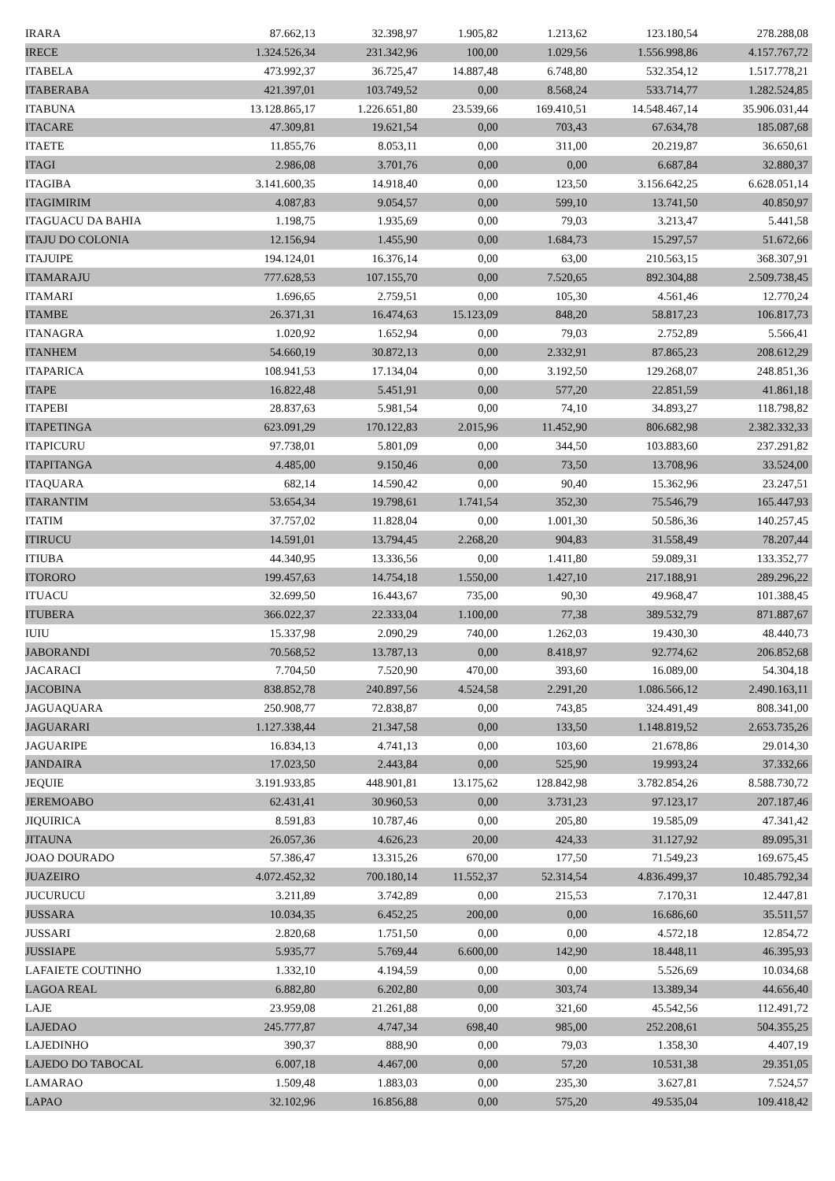| IRARA | 87.662,13 | 32.398,97 | 1.905,82 | 1.213,62 | 123.180,54 | 278.288,08 |
| IRECE | 1.324.526,34 | 231.342,96 | 100,00 | 1.029,56 | 1.556.998,86 | 4.157.767,72 |
| ITABELA | 473.992,37 | 36.725,47 | 14.887,48 | 6.748,80 | 532.354,12 | 1.517.778,21 |
| ITABERABA | 421.397,01 | 103.749,52 | 0,00 | 8.568,24 | 533.714,77 | 1.282.524,85 |
| ITABUNA | 13.128.865,17 | 1.226.651,80 | 23.539,66 | 169.410,51 | 14.548.467,14 | 35.906.031,44 |
| ITACARE | 47.309,81 | 19.621,54 | 0,00 | 703,43 | 67.634,78 | 185.087,68 |
| ITAETE | 11.855,76 | 8.053,11 | 0,00 | 311,00 | 20.219,87 | 36.650,61 |
| ITAGI | 2.986,08 | 3.701,76 | 0,00 | 0,00 | 6.687,84 | 32.880,37 |
| ITAGIBA | 3.141.600,35 | 14.918,40 | 0,00 | 123,50 | 3.156.642,25 | 6.628.051,14 |
| ITAGIMIRIM | 4.087,83 | 9.054,57 | 0,00 | 599,10 | 13.741,50 | 40.850,97 |
| ITAGUACU DA BAHIA | 1.198,75 | 1.935,69 | 0,00 | 79,03 | 3.213,47 | 5.441,58 |
| ITAJU DO COLONIA | 12.156,94 | 1.455,90 | 0,00 | 1.684,73 | 15.297,57 | 51.672,66 |
| ITAJUIPE | 194.124,01 | 16.376,14 | 0,00 | 63,00 | 210.563,15 | 368.307,91 |
| ITAMARAJU | 777.628,53 | 107.155,70 | 0,00 | 7.520,65 | 892.304,88 | 2.509.738,45 |
| ITAMARI | 1.696,65 | 2.759,51 | 0,00 | 105,30 | 4.561,46 | 12.770,24 |
| ITAMBE | 26.371,31 | 16.474,63 | 15.123,09 | 848,20 | 58.817,23 | 106.817,73 |
| ITANAGRA | 1.020,92 | 1.652,94 | 0,00 | 79,03 | 2.752,89 | 5.566,41 |
| ITANHEM | 54.660,19 | 30.872,13 | 0,00 | 2.332,91 | 87.865,23 | 208.612,29 |
| ITAPARICA | 108.941,53 | 17.134,04 | 0,00 | 3.192,50 | 129.268,07 | 248.851,36 |
| ITAPE | 16.822,48 | 5.451,91 | 0,00 | 577,20 | 22.851,59 | 41.861,18 |
| ITAPEBI | 28.837,63 | 5.981,54 | 0,00 | 74,10 | 34.893,27 | 118.798,82 |
| ITAPETINGA | 623.091,29 | 170.122,83 | 2.015,96 | 11.452,90 | 806.682,98 | 2.382.332,33 |
| ITAPICURU | 97.738,01 | 5.801,09 | 0,00 | 344,50 | 103.883,60 | 237.291,82 |
| ITAPITANGA | 4.485,00 | 9.150,46 | 0,00 | 73,50 | 13.708,96 | 33.524,00 |
| ITAQUARA | 682,14 | 14.590,42 | 0,00 | 90,40 | 15.362,96 | 23.247,51 |
| ITARANTIM | 53.654,34 | 19.798,61 | 1.741,54 | 352,30 | 75.546,79 | 165.447,93 |
| ITATIM | 37.757,02 | 11.828,04 | 0,00 | 1.001,30 | 50.586,36 | 140.257,45 |
| ITIRUCU | 14.591,01 | 13.794,45 | 2.268,20 | 904,83 | 31.558,49 | 78.207,44 |
| ITIUBA | 44.340,95 | 13.336,56 | 0,00 | 1.411,80 | 59.089,31 | 133.352,77 |
| ITORORO | 199.457,63 | 14.754,18 | 1.550,00 | 1.427,10 | 217.188,91 | 289.296,22 |
| ITUACU | 32.699,50 | 16.443,67 | 735,00 | 90,30 | 49.968,47 | 101.388,45 |
| ITUBERA | 366.022,37 | 22.333,04 | 1.100,00 | 77,38 | 389.532,79 | 871.887,67 |
| IUIU | 15.337,98 | 2.090,29 | 740,00 | 1.262,03 | 19.430,30 | 48.440,73 |
| JABORANDI | 70.568,52 | 13.787,13 | 0,00 | 8.418,97 | 92.774,62 | 206.852,68 |
| JACARACI | 7.704,50 | 7.520,90 | 470,00 | 393,60 | 16.089,00 | 54.304,18 |
| JACOBINA | 838.852,78 | 240.897,56 | 4.524,58 | 2.291,20 | 1.086.566,12 | 2.490.163,11 |
| JAGUAQUARA | 250.908,77 | 72.838,87 | 0,00 | 743,85 | 324.491,49 | 808.341,00 |
| JAGUARARI | 1.127.338,44 | 21.347,58 | 0,00 | 133,50 | 1.148.819,52 | 2.653.735,26 |
| JAGUARIPE | 16.834,13 | 4.741,13 | 0,00 | 103,60 | 21.678,86 | 29.014,30 |
| JANDAIRA | 17.023,50 | 2.443,84 | 0,00 | 525,90 | 19.993,24 | 37.332,66 |
| JEQUIE | 3.191.933,85 | 448.901,81 | 13.175,62 | 128.842,98 | 3.782.854,26 | 8.588.730,72 |
| JEREMOABO | 62.431,41 | 30.960,53 | 0,00 | 3.731,23 | 97.123,17 | 207.187,46 |
| JIQUIRICA | 8.591,83 | 10.787,46 | 0,00 | 205,80 | 19.585,09 | 47.341,42 |
| JITAUNA | 26.057,36 | 4.626,23 | 20,00 | 424,33 | 31.127,92 | 89.095,31 |
| JOAO DOURADO | 57.386,47 | 13.315,26 | 670,00 | 177,50 | 71.549,23 | 169.675,45 |
| JUAZEIRO | 4.072.452,32 | 700.180,14 | 11.552,37 | 52.314,54 | 4.836.499,37 | 10.485.792,34 |
| JUCURUCU | 3.211,89 | 3.742,89 | 0,00 | 215,53 | 7.170,31 | 12.447,81 |
| JUSSARA | 10.034,35 | 6.452,25 | 200,00 | 0,00 | 16.686,60 | 35.511,57 |
| JUSSARI | 2.820,68 | 1.751,50 | 0,00 | 0,00 | 4.572,18 | 12.854,72 |
| JUSSIAPE | 5.935,77 | 5.769,44 | 6.600,00 | 142,90 | 18.448,11 | 46.395,93 |
| LAFAIETE COUTINHO | 1.332,10 | 4.194,59 | 0,00 | 0,00 | 5.526,69 | 10.034,68 |
| LAGOA REAL | 6.882,80 | 6.202,80 | 0,00 | 303,74 | 13.389,34 | 44.656,40 |
| LAJE | 23.959,08 | 21.261,88 | 0,00 | 321,60 | 45.542,56 | 112.491,72 |
| LAJEDAO | 245.777,87 | 4.747,34 | 698,40 | 985,00 | 252.208,61 | 504.355,25 |
| LAJEDINHO | 390,37 | 888,90 | 0,00 | 79,03 | 1.358,30 | 4.407,19 |
| LAJEDO DO TABOCAL | 6.007,18 | 4.467,00 | 0,00 | 57,20 | 10.531,38 | 29.351,05 |
| LAMARAO | 1.509,48 | 1.883,03 | 0,00 | 235,30 | 3.627,81 | 7.524,57 |
| LAPAO | 32.102,96 | 16.856,88 | 0,00 | 575,20 | 49.535,04 | 109.418,42 |